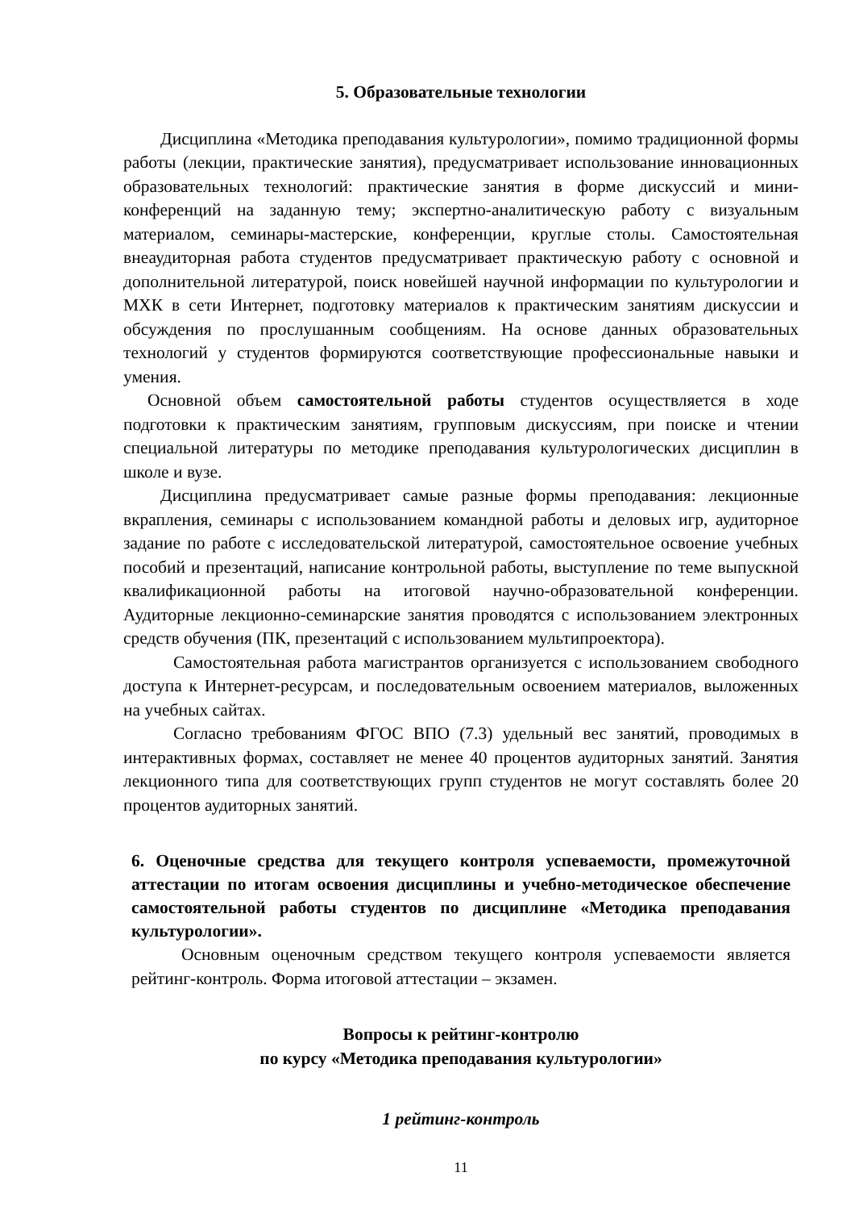5. Образовательные технологии
Дисциплина «Методика преподавания культурологии», помимо традиционной формы работы (лекции, практические занятия), предусматривает использование инновационных образовательных технологий: практические занятия в форме дискуссий и мини-конференций на заданную тему; экспертно-аналитическую работу с визуальным материалом, семинары-мастерские, конференции, круглые столы. Самостоятельная внеаудиторная работа студентов предусматривает практическую работу с основной и дополнительной литературой, поиск новейшей научной информации по культурологии и МХК в сети Интернет, подготовку материалов к практическим занятиям дискуссии и обсуждения по прослушанным сообщениям. На основе данных образовательных технологий у студентов формируются соответствующие профессиональные навыки и умения.
Основной объем самостоятельной работы студентов осуществляется в ходе подготовки к практическим занятиям, групповым дискуссиям, при поиске и чтении специальной литературы по методике преподавания культурологических дисциплин в школе и вузе.
Дисциплина предусматривает самые разные формы преподавания: лекционные вкрапления, семинары с использованием командной работы и деловых игр, аудиторное задание по работе с исследовательской литературой, самостоятельное освоение учебных пособий и презентаций, написание контрольной работы, выступление по теме выпускной квалификационной работы на итоговой научно-образовательной конференции. Аудиторные лекционно-семинарские занятия проводятся с использованием электронных средств обучения (ПК, презентаций с использованием мультипроектора).
Самостоятельная работа магистрантов организуется с использованием свободного доступа к Интернет-ресурсам, и последовательным освоением материалов, выложенных на учебных сайтах.
Согласно требованиям ФГОС ВПО (7.3) удельный вес занятий, проводимых в интерактивных формах, составляет не менее 40 процентов аудиторных занятий. Занятия лекционного типа для соответствующих групп студентов не могут составлять более 20 процентов аудиторных занятий.
6. Оценочные средства для текущего контроля успеваемости, промежуточной аттестации по итогам освоения дисциплины и учебно-методическое обеспечение самостоятельной работы студентов по дисциплине «Методика преподавания культурологии».
Основным оценочным средством текущего контроля успеваемости является рейтинг-контроль. Форма итоговой аттестации – экзамен.
Вопросы к рейтинг-контролю
по курсу «Методика преподавания культурологии»
1 рейтинг-контроль
11